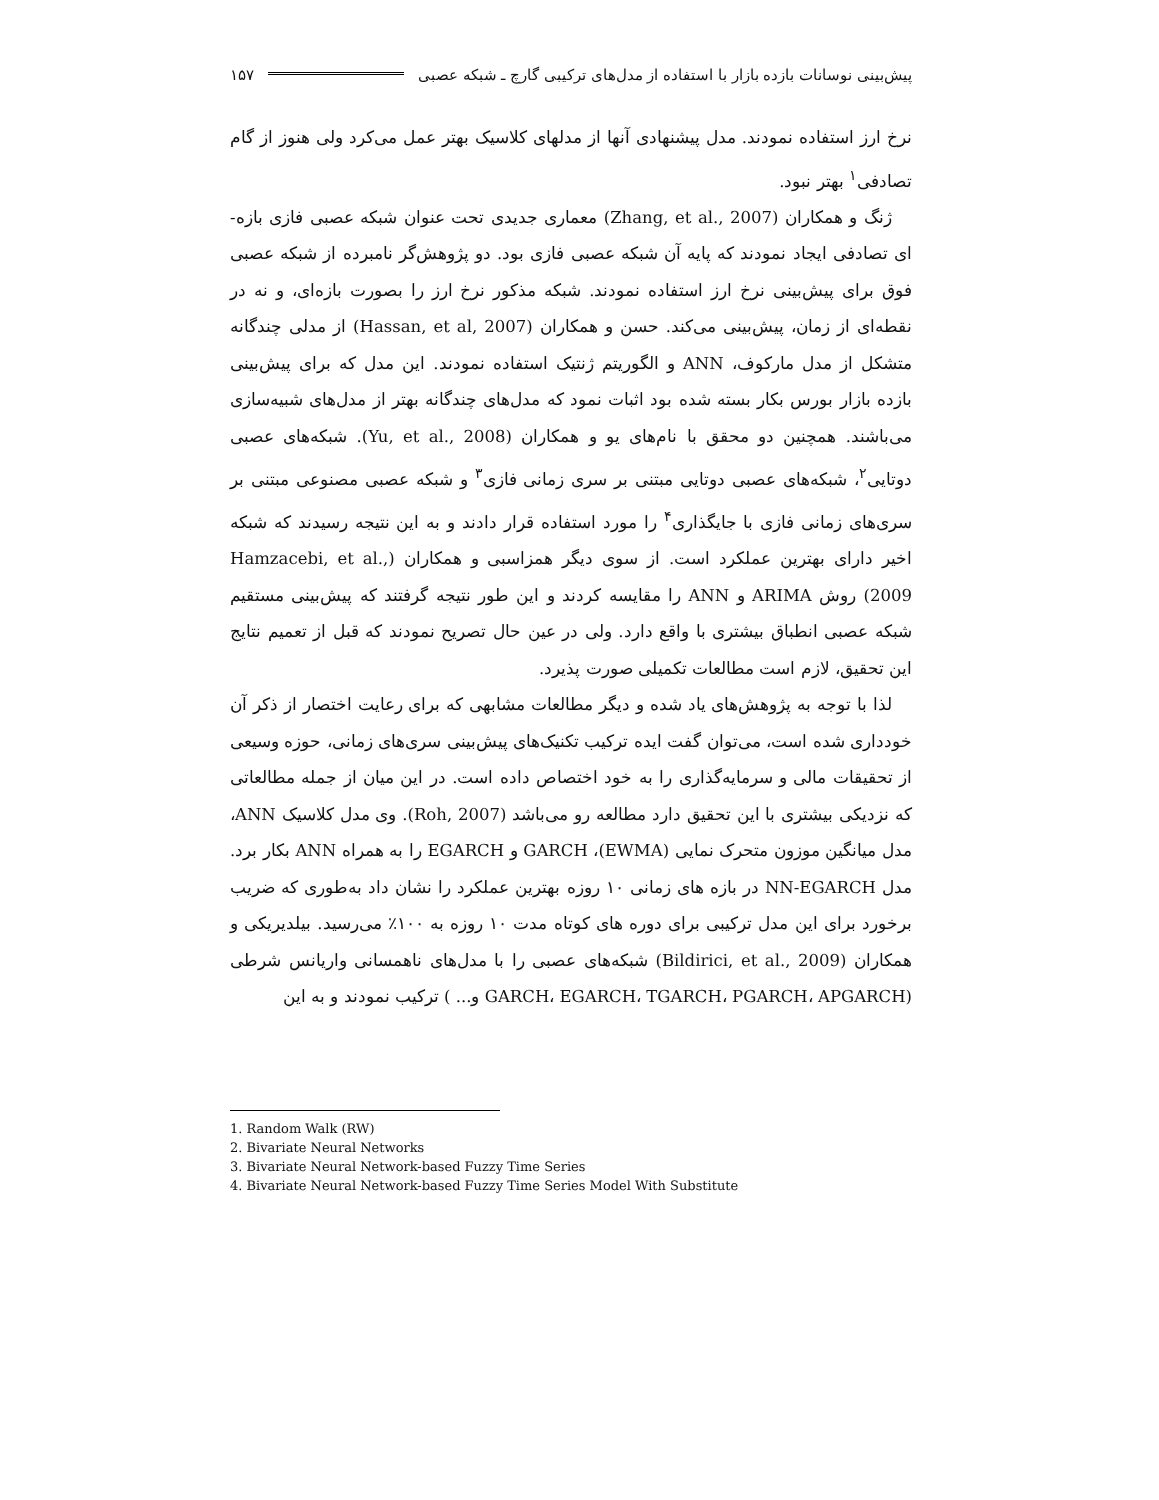پیش‌بینی نوسانات بازده بازار با استفاده از مدل‌های ترکیبی گارچ ـ شبکه عصبی ۱۵۷
نرخ ارز استفاده نمودند. مدل پیشنهادی آنها از مدلهای کلاسیک بهتر عمل می‌کرد ولی هنوز از گام تصادفی<sup>۱</sup> بهتر نبود.
ژنگ و همکاران (Zhang, et al., 2007) معماری جدیدی تحت عنوان شبکه عصبی فازی بازه-ای تصادفی ایجاد نمودند که پایه آن شبکه عصبی فازی بود. دو پژوهش‌گر نامبرده از شبکه عصبی فوق برای پیش‌بینی نرخ ارز استفاده نمودند. شبکه مذکور نرخ ارز را بصورت بازه‌ای، و نه در نقطه‌ای از زمان، پیش‌بینی می‌کند. حسن و همکاران (Hassan, et al, 2007) از مدلی چندگانه متشکل از مدل مارکوف، ANN و الگوریتم ژنتیک استفاده نمودند. این مدل که برای پیش‌بینی بازده بازار بورس بکار بسته شده بود اثبات نمود که مدل‌های چندگانه بهتر از مدل‌های شبیه‌سازی می‌باشند. همچنین دو محقق با نام‌های یو و همکاران (Yu, et al., 2008). شبکه‌های عصبی دوتایی<sup>۲</sup>، شبکه‌های عصبی دوتایی مبتنی بر سری زمانی فازی<sup>۳</sup> و شبکه عصبی مصنوعی مبتنی بر سری‌های زمانی فازی با جایگذاری<sup>۴</sup> را مورد استفاده قرار دادند و به این نتیجه رسیدند که شبکه اخیر دارای بهترین عملکرد است. از سوی دیگر همزاسبی و همکاران (Hamzacebi, et al., 2009) روش ARIMA و ANN را مقایسه کردند و این طور نتیجه گرفتند که پیش‌بینی مستقیم شبکه عصبی انطباق بیشتری با واقع دارد. ولی در عین حال تصریح نمودند که قبل از تعمیم نتایج این تحقیق، لازم است مطالعات تکمیلی صورت پذیرد.
لذا با توجه به پژوهش‌های یاد شده و دیگر مطالعات مشابهی که برای رعایت اختصار از ذکر آن خودداری شده است، می‌توان گفت ایده ترکیب تکنیک‌های پیش‌بینی سری‌های زمانی، حوزه وسیعی از تحقیقات مالی و سرمایه‌گذاری را به خود اختصاص داده است. در این میان از جمله مطالعاتی که نزدیکی بیشتری با این تحقیق دارد مطالعه رو می‌باشد (Roh, 2007). وی مدل کلاسیک ANN، مدل میانگین موزون متحرک نمایی (EWMA)، GARCH و EGARCH را به همراه ANN بکار برد. مدل NN-EGARCH در بازه های زمانی ۱۰ روزه بهترین عملکرد را نشان داد به‌طوری که ضریب برخورد برای این مدل ترکیبی برای دوره های کوتاه مدت ۱۰ روزه به ۱۰۰٪ می‌رسید. بیلدیریکی و همکاران (Bildirici, et al., 2009) شبکه‌های عصبی را با مدل‌های ناهمسانی واریانس شرطی (GARCH، EGARCH، TGARCH، PGARCH، APGARCH و... ) ترکیب نمودند و به این
1. Random Walk (RW)
2. Bivariate Neural Networks
3. Bivariate Neural Network-based Fuzzy Time Series
4. Bivariate Neural Network-based Fuzzy Time Series Model With Substitute